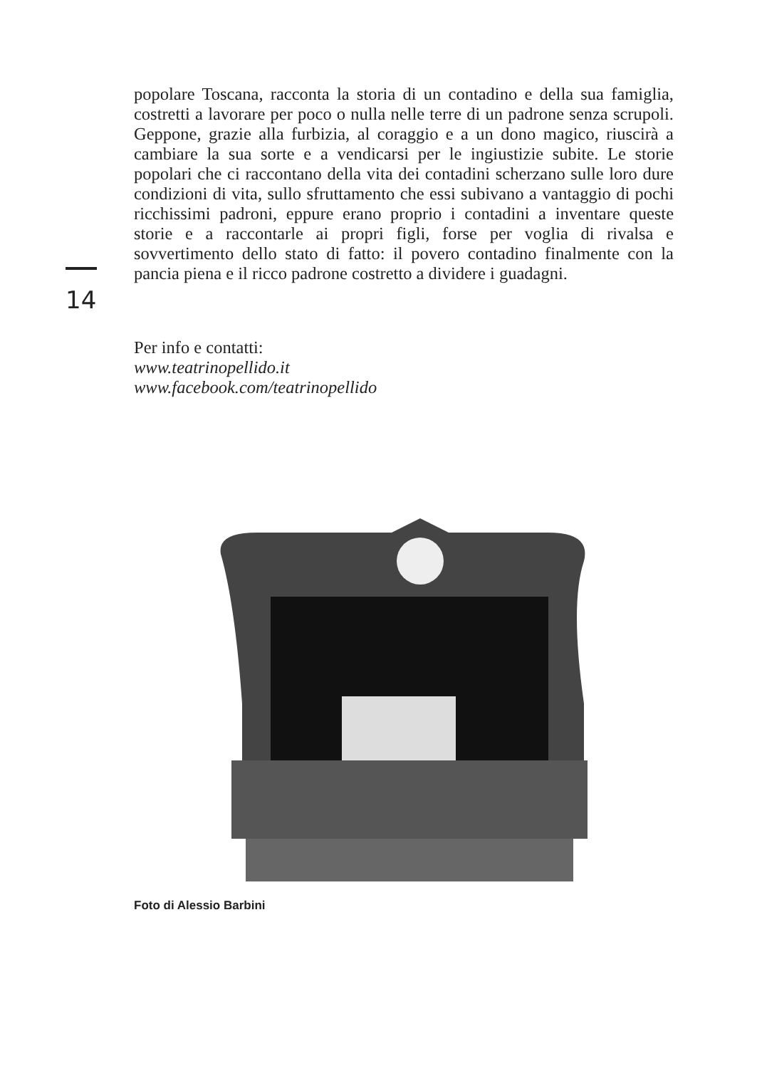14
popolare Toscana, racconta la storia di un contadino e della sua famiglia, costretti a lavorare per poco o nulla nelle terre di un padrone senza scrupoli. Geppone, grazie alla furbizia, al coraggio e a un dono magico, riuscirà a cambiare la sua sorte e a vendicarsi per le ingiustizie subite. Le storie popolari che ci raccontano della vita dei contadini scherzano sulle loro dure condizioni di vita, sullo sfruttamento che essi subivano a vantaggio di pochi ricchissimi padroni, eppure erano proprio i contadini a inventare queste storie e a raccontarle ai propri figli, forse per voglia di rivalsa e sovvertimento dello stato di fatto: il povero contadino finalmente con la pancia piena e il ricco padrone costretto a dividere i guadagni.
Per info e contatti:
www.teatrinopellido.it
www.facebook.com/teatrinopellido
Foto di Alessio Barbini